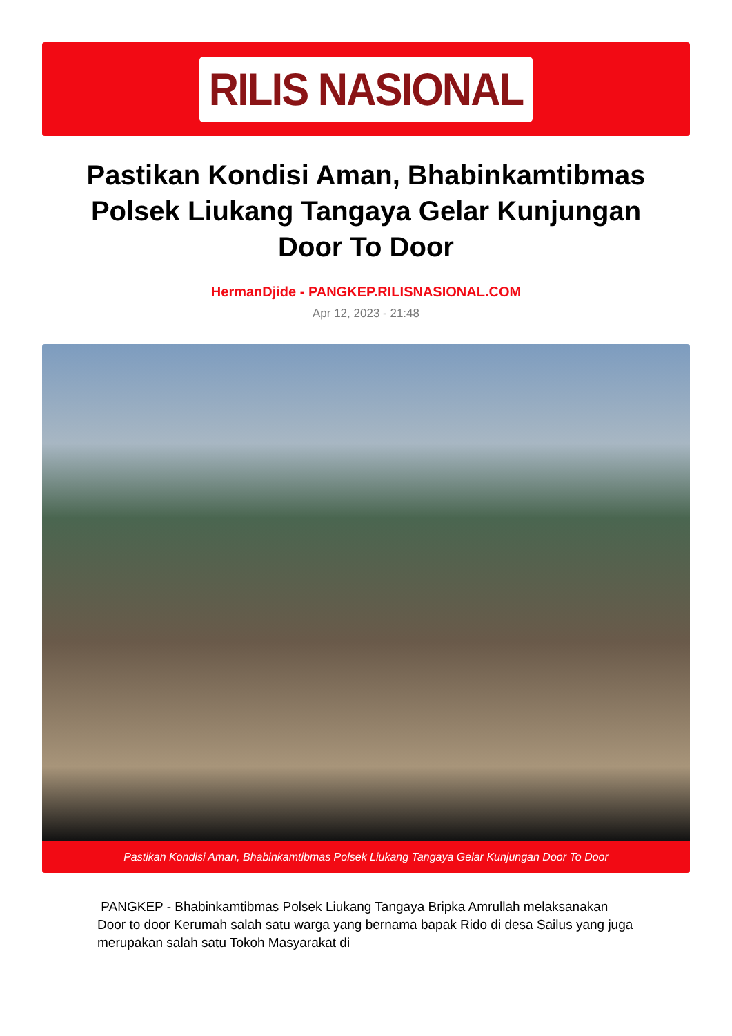RILIS NASIONAL
Pastikan Kondisi Aman, Bhabinkamtibmas Polsek Liukang Tangaya Gelar Kunjungan Door To Door
HermanDjide - PANGKEP.RILISNASIONAL.COM
Apr 12, 2023 - 21:48
Pastikan Kondisi Aman, Bhabinkamtibmas Polsek Liukang Tangaya Gelar Kunjungan Door To Door
PANGKEP - Bhabinkamtibmas Polsek Liukang Tangaya Bripka Amrullah melaksanakan Door to door Kerumah salah satu warga yang bernama bapak Rido di desa Sailus yang juga merupakan salah satu Tokoh Masyarakat di